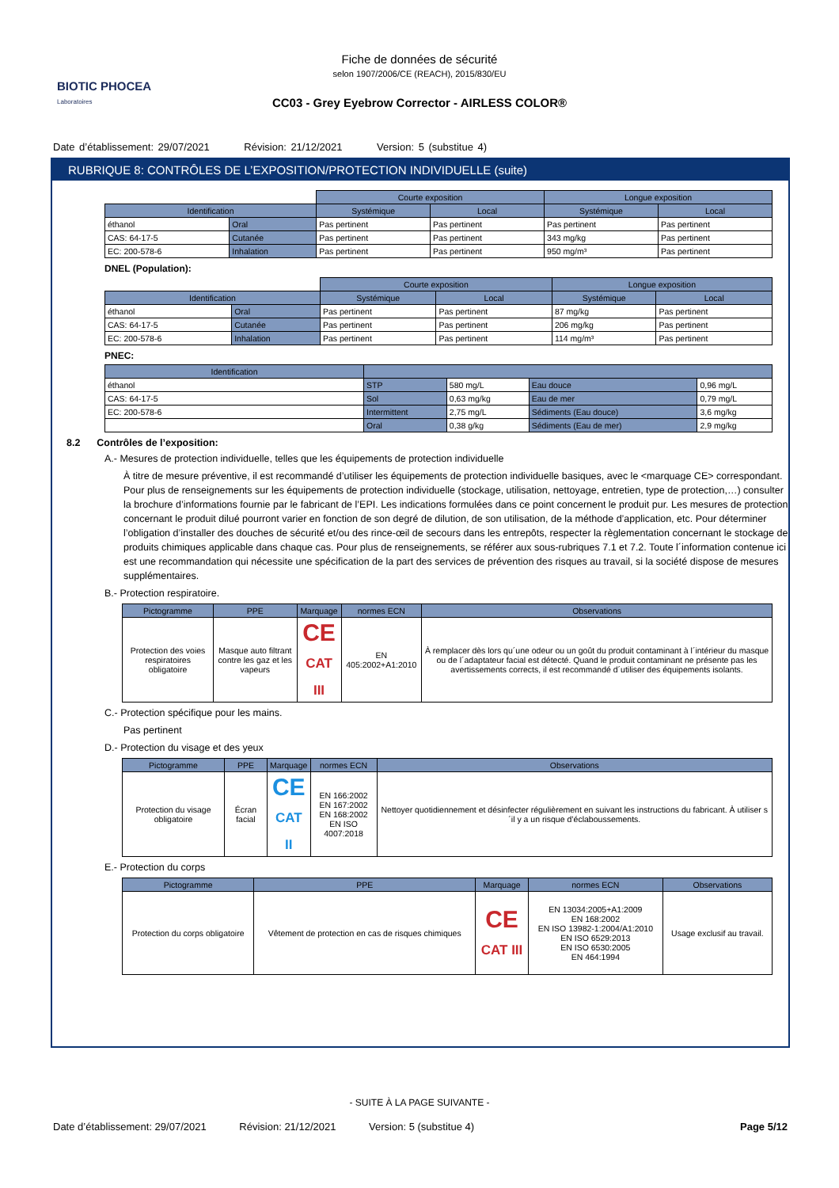BIOTIC PHOCEA
Laboratoires
Fiche de données de sécurité
selon 1907/2006/CE (REACH), 2015/830/EU
CC03 - Grey Eyebrow Corrector - AIRLESS COLOR®
Date d’établissement: 29/07/2021 Révision: 21/12/2021 Version: 5 (substitue 4)
RUBRIQUE 8: CONTRÔLES DE L’EXPOSITION/PROTECTION INDIVIDUELLE (suite)
| | | Courte exposition | | Longue exposition | |
| Identification | | Systémique | Local | Systémique | Local |
| éthanol | Oral | Pas pertinent | Pas pertinent | Pas pertinent | Pas pertinent |
| CAS: 64-17-5 | Cutanée | Pas pertinent | Pas pertinent | 343 mg/kg | Pas pertinent |
| EC: 200-578-6 | Inhalation | Pas pertinent | Pas pertinent | 950 mg/m³ | Pas pertinent |
DNEL (Population):
| | | Courte exposition | | Longue exposition | |
| Identification | | Systémique | Local | Systémique | Local |
| éthanol | Oral | Pas pertinent | Pas pertinent | 87 mg/kg | Pas pertinent |
| CAS: 64-17-5 | Cutanée | Pas pertinent | Pas pertinent | 206 mg/kg | Pas pertinent |
| EC: 200-578-6 | Inhalation | Pas pertinent | Pas pertinent | 114 mg/m³ | Pas pertinent |
PNEC:
| Identification | | | | |
| --- | --- | --- | --- | --- |
| éthanol | STP | 580 mg/L | Eau douce | 0,96 mg/L |
| CAS: 64-17-5 | Sol | 0,63 mg/kg | Eau de mer | 0,79 mg/L |
| EC: 200-578-6 | Intermittent | 2,75 mg/L | Sédiments (Eau douce) | 3,6 mg/kg |
| | Oral | 0,38 g/kg | Sédiments (Eau de mer) | 2,9 mg/kg |
8.2 Contrôles de l’exposition:
A.- Mesures de protection individuelle, telles que les équipements de protection individuelle
À titre de mesure préventive, il est recommandé d’utiliser les équipements de protection individuelle basiques, avec le <marquage CE> correspondant. Pour plus de renseignements sur les équipements de protection individuelle (stockage, utilisation, nettoyage, entretien, type de protection,…) consulter la brochure d’informations fournie par le fabricant de l’EPI. Les indications formulées dans ce point concernent le produit pur. Les mesures de protection concernant le produit dilué pourront varier en fonction de son degré de dilution, de son utilisation, de la méthode d’application, etc. Pour déterminer l’obligation d’installer des douches de sécurité et/ou des rince-œil de secours dans les entrepôts, respecter la règlementation concernant le stockage de produits chimiques applicable dans chaque cas. Pour plus de renseignements, se référer aux sous-rubriques 7.1 et 7.2. Toute l´information contenue ici est une recommandation qui nécessite une spécification de la part des services de prévention des risques au travail, si la société dispose de mesures supplémentaires.
B.- Protection respiratoire.
| Pictogramme | PPE | Marquage | normes ECN | Observations |
| --- | --- | --- | --- | --- |
| Protection des voies respiratoires obligatoire | Masque auto filtrant contre les gaz et les vapeurs | CE CAT III | EN 405:2002+A1:2010 | À remplacer dès lors qu´une odeur ou un goût du produit contaminant à l´intérieur du masque ou de l´adaptateur facial est détecté. Quand le produit contaminant ne présente pas les avertissements corrects, il est recommandé d´utiliser des équipements isolants. |
C.- Protection spécifique pour les mains.
Pas pertinent
D.- Protection du visage et des yeux
| Pictogramme | PPE | Marquage | normes ECN | Observations |
| --- | --- | --- | --- | --- |
| Protection du visage obligatoire | Écran facial | CE CAT II | EN 166:2002 EN 167:2002 EN 168:2002 EN ISO 4007:2018 | Nettoyer quotidiennement et désinfecter régulièrement en suivant les instructions du fabricant. À utiliser s´il y a un risque d’éclaboussements. |
E.- Protection du corps
| Pictogramme | PPE | Marquage | normes ECN | Observations |
| --- | --- | --- | --- | --- |
| Protection du corps obligatoire | Vêtement de protection en cas de risques chimiques | CE CAT III | EN 13034:2005+A1:2009 EN 168:2002 EN ISO 13982-1:2004/A1:2010 EN ISO 6529:2013 EN ISO 6530:2005 EN 464:1994 | Usage exclusif au travail. |
- SUITE À LA PAGE SUIVANTE -
Date d’établissement: 29/07/2021 Révision: 21/12/2021 Version: 5 (substitue 4) Page 5/12